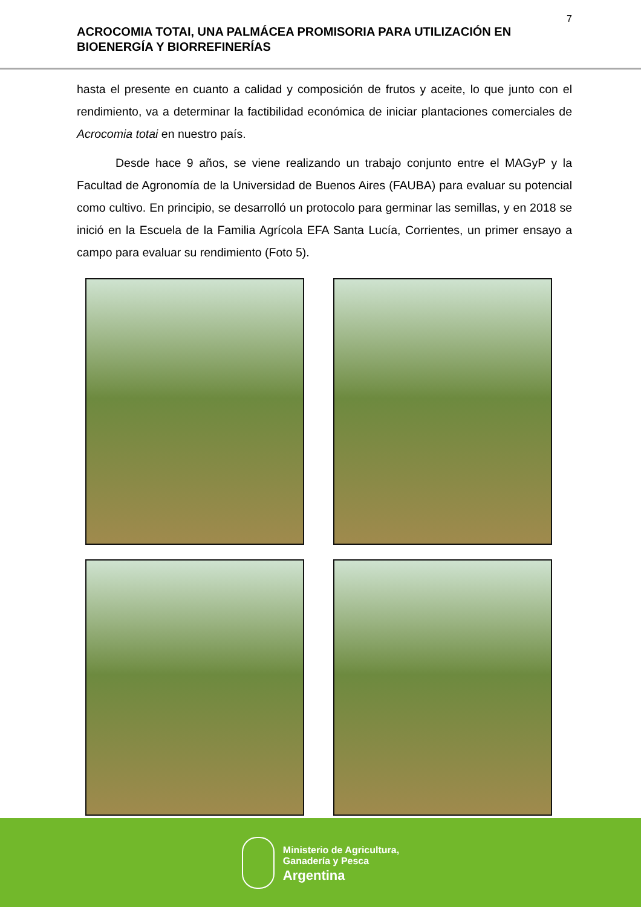7
ACROCOMIA TOTAI, UNA PALMÁCEA PROMISORIA PARA UTILIZACIÓN EN BIOENERGÍA Y BIORREFINERÍAS
hasta el presente en cuanto a calidad y composición de frutos y aceite, lo que junto con el rendimiento, va a determinar la factibilidad económica de iniciar plantaciones comerciales de Acrocomia totai en nuestro país.
Desde hace 9 años, se viene realizando un trabajo conjunto entre el MAGyP y la Facultad de Agronomía de la Universidad de Buenos Aires (FAUBA) para evaluar su potencial como cultivo. En principio, se desarrolló un protocolo para germinar las semillas, y en 2018 se inició en la Escuela de la Familia Agrícola EFA Santa Lucía, Corrientes, un primer ensayo a campo para evaluar su rendimiento (Foto 5).
Ministerio de Agricultura,
Ganadería y Pesca
Argentina